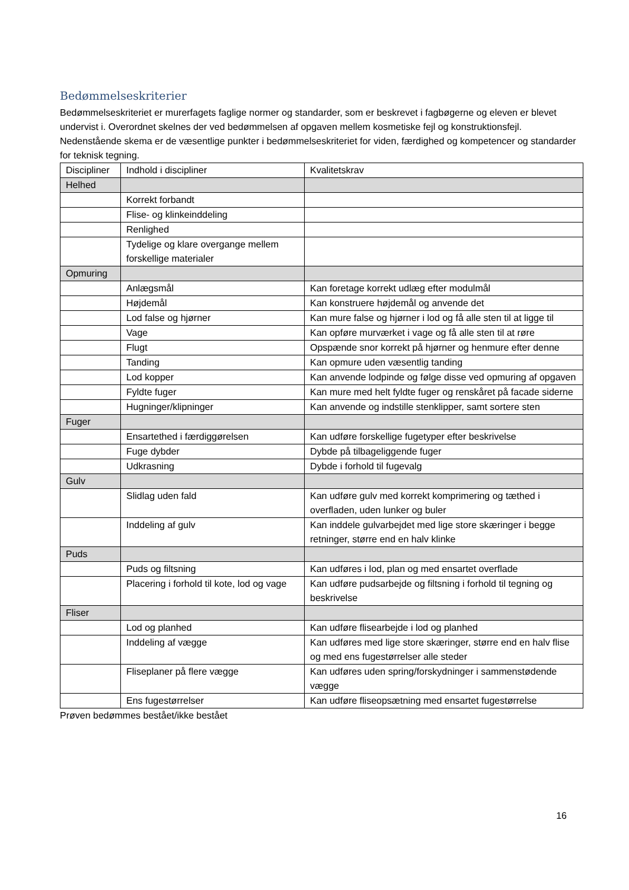Bedømmelseskriterier
Bedømmelseskriteriet er murerfagets faglige normer og standarder, som er beskrevet i fagbøgerne og eleven er blevet undervist i. Overordnet skelnes der ved bedømmelsen af opgaven mellem kosmetiske fejl og konstruktionsfejl. Nedenstående skema er de væsentlige punkter i bedømmelseskriteriet for viden, færdighed og kompetencer og standarder for teknisk tegning.
| Discipliner | Indhold i discipliner | Kvalitetskrav |
| --- | --- | --- |
| Helhed | | |
| | Korrekt forbandt | |
| | Flise- og klinkeinddeling | |
| | Renlighed | |
| | Tydelige og klare overgange mellem forskellige materialer | |
| Opmuring | | |
| | Anlægsmål | Kan foretage korrekt udlæg efter modulmål |
| | Højdemål | Kan konstruere højdemål og anvende det |
| | Lod false og hjørner | Kan mure false og hjørner i lod og få alle sten til at ligge til |
| | Vage | Kan opføre murværket i vage og få alle sten til at røre |
| | Flugt | Opspænde snor korrekt på hjørner og henmure efter denne |
| | Tanding | Kan opmure uden væsentlig tanding |
| | Lod kopper | Kan anvende lodpinde og følge disse ved opmuring af opgaven |
| | Fyldte fuger | Kan mure med helt fyldte fuger og renskåret på facade siderne |
| | Hugninger/klipninger | Kan anvende og indstille stenklipper, samt sortere sten |
| Fuger | | |
| | Ensartethed i færdiggørelsen | Kan udføre forskellige fugetyper efter beskrivelse |
| | Fuge dybder | Dybde på tilbageliggende fuger |
| | Udkrasning | Dybde i forhold til fugevalg |
| Gulv | | |
| | Slidlag uden fald | Kan udføre gulv med korrekt komprimering og tæthed i overfladen, uden lunker og buler |
| | Inddeling af gulv | Kan inddele gulvarbejdet med lige store skæringer i begge retninger, større end en halv klinke |
| Puds | | |
| | Puds og filtsning | Kan udføres i lod, plan og med ensartet overflade |
| | Placering i forhold til kote, lod og vage | Kan udføre pudsarbejde og filtsning i forhold til tegning og beskrivelse |
| Fliser | | |
| | Lod og planhed | Kan udføre flisearbejde i lod og planhed |
| | Inddeling af vægge | Kan udføres med lige store skæringer, større end en halv flise og med ens fugestørrelser alle steder |
| | Fliseplaner på flere vægge | Kan udføres uden spring/forskydninger i sammenstødende vægge |
| | Ens fugestørrelser | Kan udføre fliseopsætning med ensartet fugestørrelse |
Prøven bedømmes bestået/ikke bestået
16